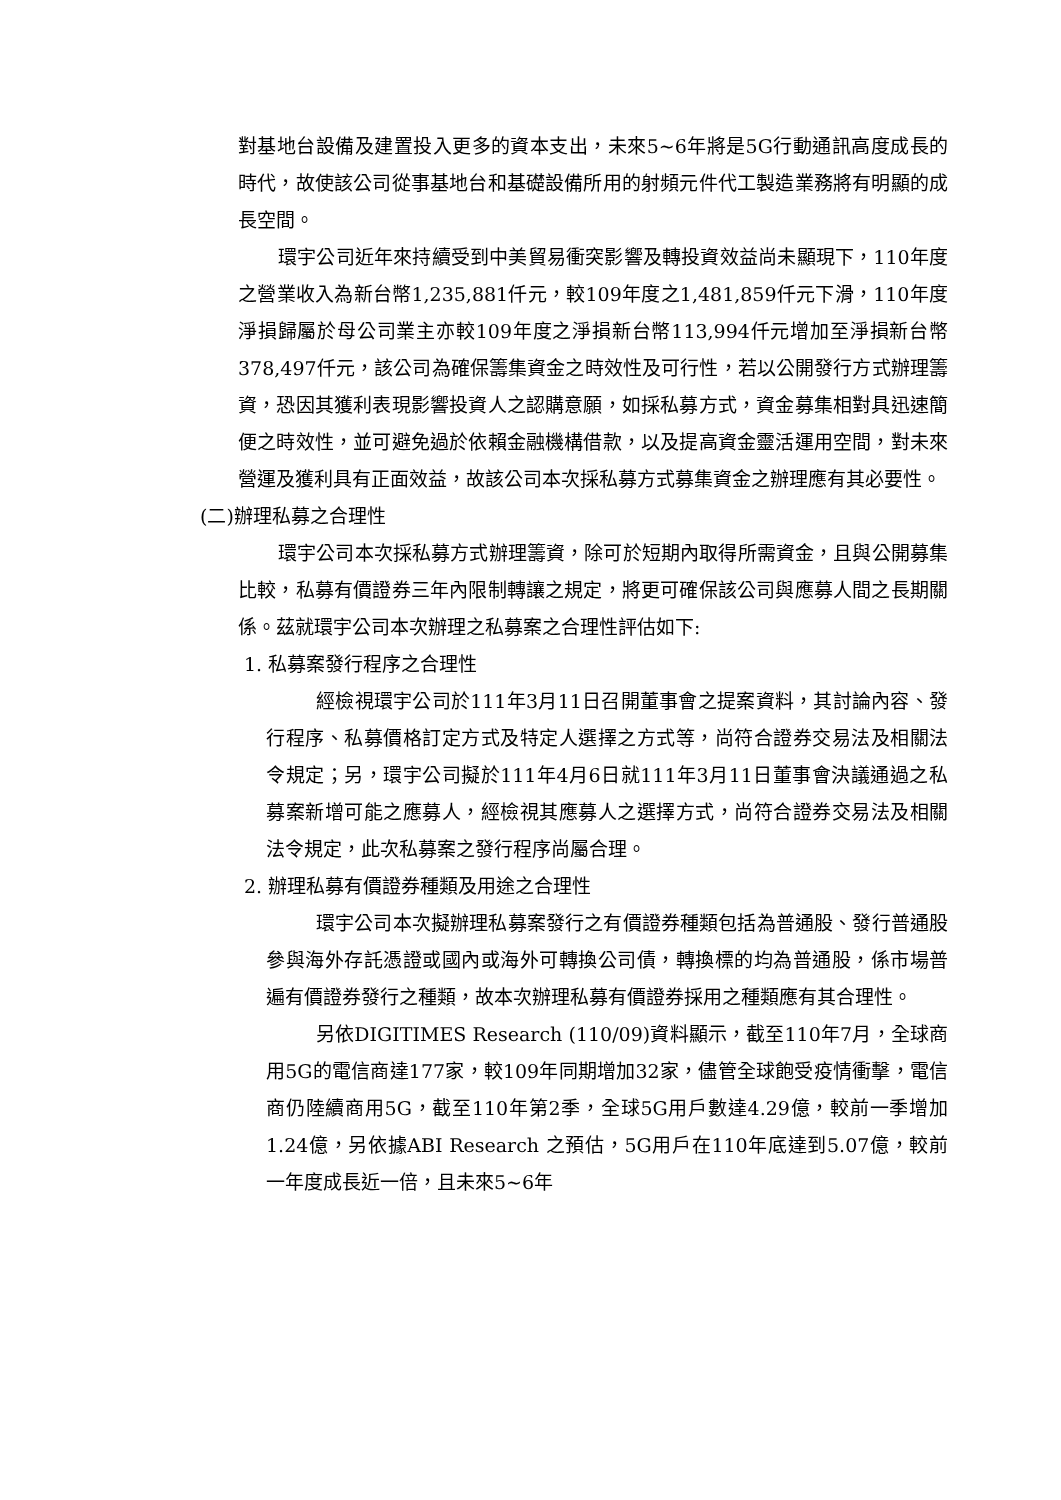對基地台設備及建置投入更多的資本支出，未來5~6年將是5G行動通訊高度成長的時代，故使該公司從事基地台和基礎設備所用的射頻元件代工製造業務將有明顯的成長空間。
環宇公司近年來持續受到中美貿易衝突影響及轉投資效益尚未顯現下，110年度之營業收入為新台幣1,235,881仟元，較109年度之1,481,859仟元下滑，110年度淨損歸屬於母公司業主亦較109年度之淨損新台幣113,994仟元增加至淨損新台幣378,497仟元，該公司為確保籌集資金之時效性及可行性，若以公開發行方式辦理籌資，恐因其獲利表現影響投資人之認購意願，如採私募方式，資金募集相對具迅速簡便之時效性，並可避免過於依賴金融機構借款，以及提高資金靈活運用空間，對未來營運及獲利具有正面效益，故該公司本次採私募方式募集資金之辦理應有其必要性。
(二)辦理私募之合理性
環宇公司本次採私募方式辦理籌資，除可於短期內取得所需資金，且與公開募集比較，私募有價證券三年內限制轉讓之規定，將更可確保該公司與應募人間之長期關係。茲就環宇公司本次辦理之私募案之合理性評估如下:
1. 私募案發行程序之合理性
經檢視環宇公司於111年3月11日召開董事會之提案資料，其討論內容、發行程序、私募價格訂定方式及特定人選擇之方式等，尚符合證券交易法及相關法令規定；另，環宇公司擬於111年4月6日就111年3月11日董事會決議通過之私募案新增可能之應募人，經檢視其應募人之選擇方式，尚符合證券交易法及相關法令規定，此次私募案之發行程序尚屬合理。
2. 辦理私募有價證券種類及用途之合理性
環宇公司本次擬辦理私募案發行之有價證券種類包括為普通股、發行普通股參與海外存託憑證或國內或海外可轉換公司債，轉換標的均為普通股，係市場普遍有價證券發行之種類，故本次辦理私募有價證券採用之種類應有其合理性。
另依DIGITIMES Research (110/09)資料顯示，截至110年7月，全球商用5G的電信商達177家，較109年同期增加32家，儘管全球飽受疫情衝擊，電信商仍陸續商用5G，截至110年第2季，全球5G用戶數達4.29億，較前一季增加1.24億，另依據ABI Research 之預估，5G用戶在110年底達到5.07億，較前一年度成長近一倍，且未來5~6年